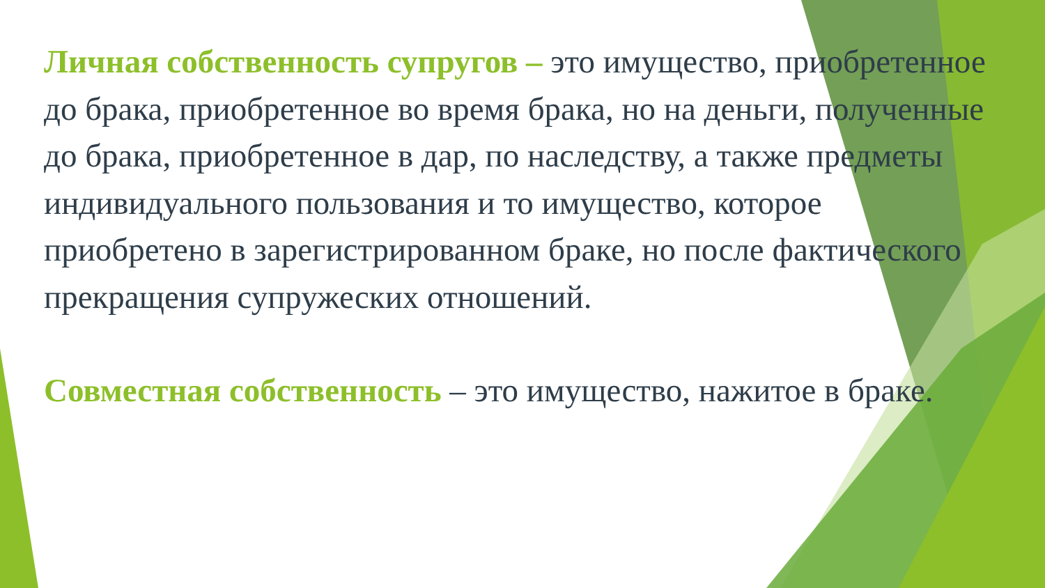Личная собственность супругов – это имущество, приобретенное до брака, приобретенное во время брака, но на деньги, полученные до брака, приобретенное в дар, по наследству, а также предметы индивидуального пользования и то имущество, которое приобретено в зарегистрированном браке, но после фактического прекращения супружеских отношений.
Совместная собственность – это имущество, нажитое в браке.